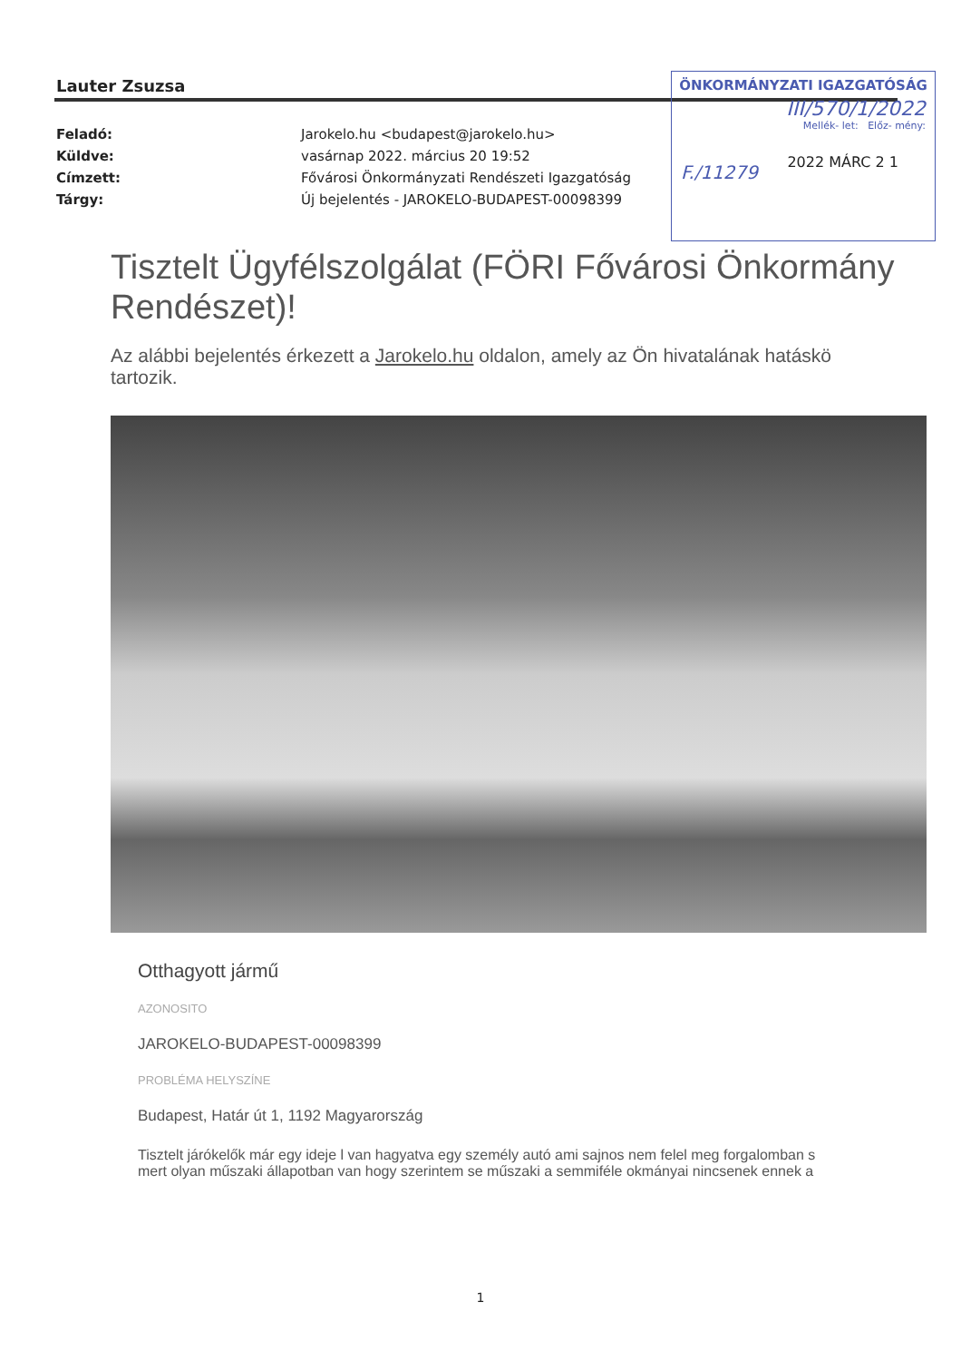Lauter Zsuzsa
Feladó: Jarokelo.hu <budapest@jarokelo.hu>
Küldve: vasárnap 2022. március 20 19:52
Címzett: Fővárosi Önkormányzati Rendészeti Igazgatóság
Tárgy: Új bejelentés - JAROKELO-BUDAPEST-00098399
ÖNKORMÁNYZATI IGAZGATÓSÁG
III/570/1/2022
Mellék- let: Előz- mény:
2022 MÁRC 2 1
F./11279
Tisztelt Ügyfélszolgálat (FÖRI Fővárosi Önkormány
Rendészet)!
Az alábbi bejelentés érkezett a Jarokelo.hu oldalon, amely az Ön hivatalának hatáskö
tartozik.
Otthagyott jármű
AZONOSITO
JAROKELO-BUDAPEST-00098399
PROBLÉMA HELYSZÍNE
Budapest, Határ út 1, 1192 Magyarország
Tisztelt járókelők már egy ideje l van hagyatva egy személy autó ami sajnos nem felel meg forgalomban s
mert olyan műszaki állapotban van hogy szerintem se műszaki a semmiféle okmányai nincsenek ennek a
1